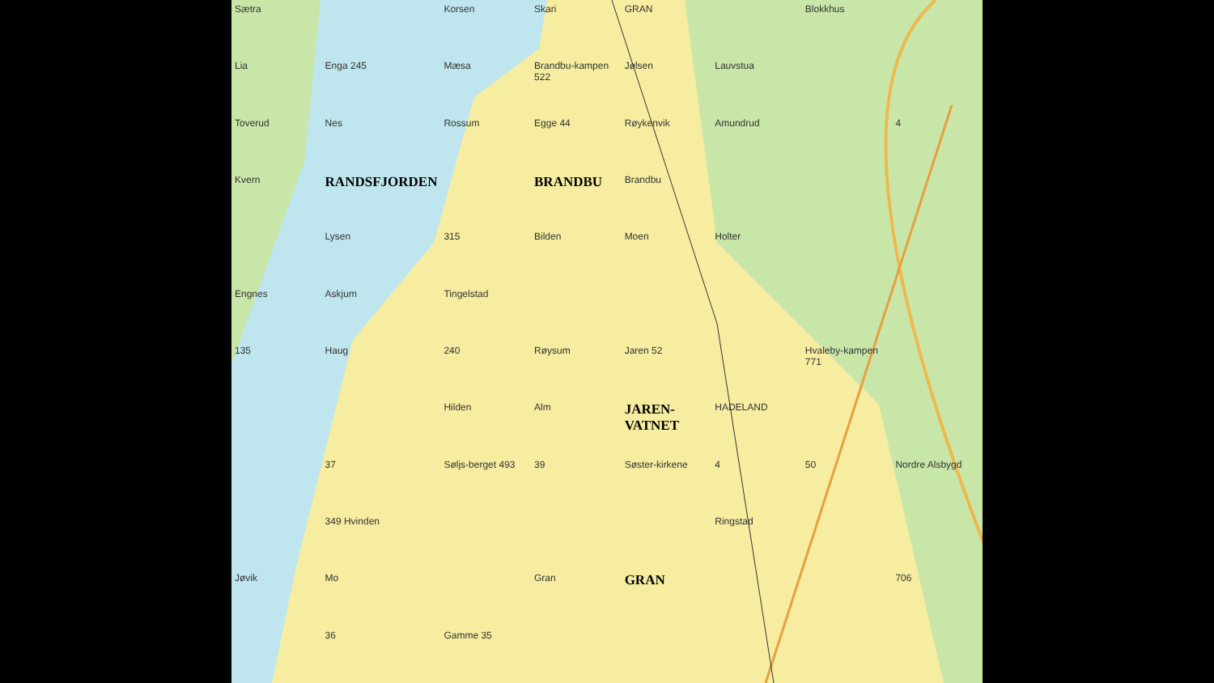Sætra Korsen Skari GRAN Blokkhus Lia Enga 245 Mæsa Brandbu-kampen 522 Jølsen Lauvstua Toverud Nes Rossum Egge 44 Røykenvik Amundrud 4 Kvern RANDSFJORDEN BRANDBU Brandbu Lysen 315 Bilden Moen Holter Engnes Askjum Tingelstad 135 Haug 240 Røysum Jaren 52 Hvaleby-kampen 771 Hilden Alm JAREN-VATNET HADELAND 37 Søljs-berget 493 39 Søster-kirkene 4 50 Nordre Alsbygd 349 Hvinden Ringstad Jøvik Mo Gran GRAN 706 36 Gamme 35